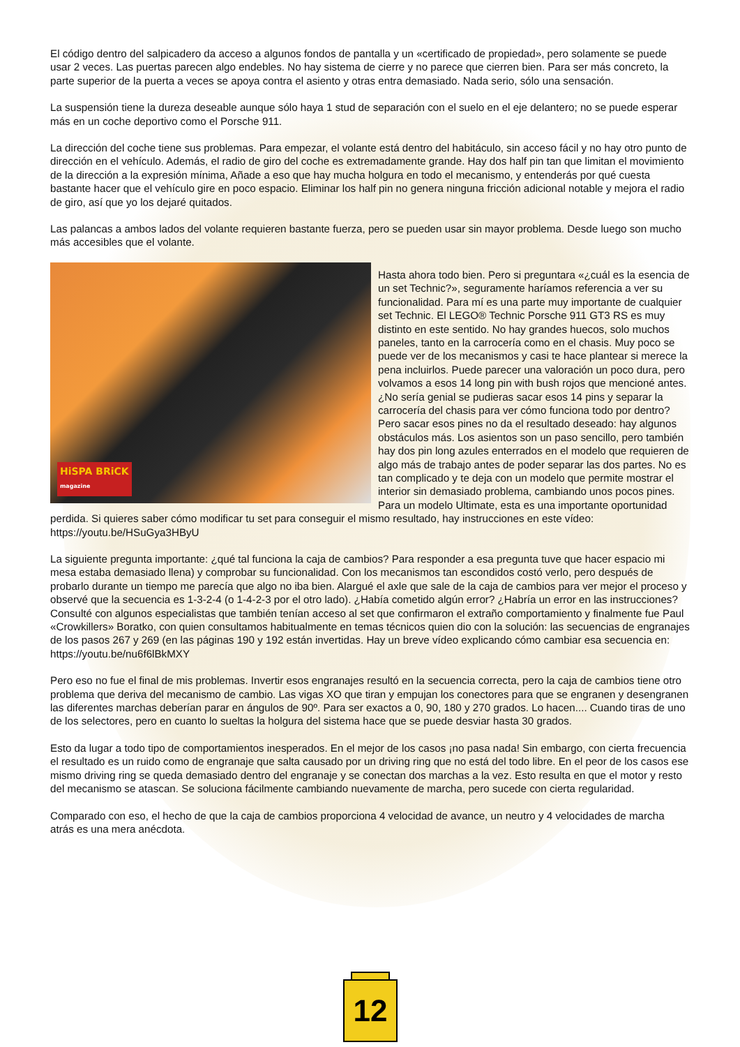El código dentro del salpicadero da acceso a algunos fondos de pantalla y un «certificado de propiedad», pero solamente se puede usar 2 veces. Las puertas parecen algo endebles. No hay sistema de cierre y no parece que cierren bien. Para ser más concreto, la parte superior de la puerta a veces se apoya contra el asiento y otras entra demasiado. Nada serio, sólo una sensación.
La suspensión tiene la dureza deseable aunque sólo haya 1 stud de separación con el suelo en el eje delantero; no se puede esperar más en un coche deportivo como el Porsche 911.
La dirección del coche tiene sus problemas. Para empezar, el volante está dentro del habitáculo, sin acceso fácil y no hay otro punto de dirección en el vehículo. Además, el radio de giro del coche es extremadamente grande. Hay dos half pin tan que limitan el movimiento de la dirección a la expresión mínima, Añade a eso que hay mucha holgura en todo el mecanismo, y entenderás por qué cuesta bastante hacer que el vehículo gire en poco espacio. Eliminar los half pin no genera ninguna fricción adicional notable y mejora el radio de giro, así que yo los dejaré quitados.
Las palancas a ambos lados del volante requieren bastante fuerza, pero se pueden usar sin mayor problema. Desde luego son mucho más accesibles que el volante.
HiSPA BRiCK
magazine
Hasta ahora todo bien. Pero si preguntara «¿cuál es la esencia de un set Technic?», seguramente haríamos referencia a ver su funcionalidad. Para mí es una parte muy importante de cualquier set Technic. El LEGO® Technic Porsche 911 GT3 RS es muy distinto en este sentido. No hay grandes huecos, solo muchos paneles, tanto en la carrocería como en el chasis. Muy poco se puede ver de los mecanismos y casi te hace plantear si merece la pena incluirlos. Puede parecer una valoración un poco dura, pero volvamos a esos 14 long pin with bush rojos que mencioné antes. ¿No sería genial se pudieras sacar esos 14 pins y separar la carrocería del chasis para ver cómo funciona todo por dentro? Pero sacar esos pines no da el resultado deseado: hay algunos obstáculos más. Los asientos son un paso sencillo, pero también hay dos pin long azules enterrados en el modelo que requieren de algo más de trabajo antes de poder separar las dos partes. No es tan complicado y te deja con un modelo que permite mostrar el interior sin demasiado problema, cambiando unos pocos pines. Para un modelo Ultimate, esta es una importante oportunidad perdida. Si quieres saber cómo modificar tu set para conseguir el mismo resultado, hay instrucciones en este vídeo: https://youtu.be/HSuGya3HByU
La siguiente pregunta importante: ¿qué tal funciona la caja de cambios? Para responder a esa pregunta tuve que hacer espacio mi mesa estaba demasiado llena) y comprobar su funcionalidad. Con los mecanismos tan escondidos costó verlo, pero después de probarlo durante un tiempo me parecía que algo no iba bien. Alargué el axle que sale de la caja de cambios para ver mejor el proceso y observé que la secuencia es 1-3-2-4 (o 1-4-2-3 por el otro lado). ¿Había cometido algún error? ¿Habría un error en las instrucciones? Consulté con algunos especialistas que también tenían acceso al set que confirmaron el extraño comportamiento y finalmente fue Paul «Crowkillers» Boratko, con quien consultamos habitualmente en temas técnicos quien dio con la solución: las secuencias de engranajes de los pasos 267 y 269 (en las páginas 190 y 192 están invertidas. Hay un breve vídeo explicando cómo cambiar esa secuencia en: https://youtu.be/nu6f6lBkMXY
Pero eso no fue el final de mis problemas. Invertir esos engranajes resultó en la secuencia correcta, pero la caja de cambios tiene otro problema que deriva del mecanismo de cambio. Las vigas XO que tiran y empujan los conectores para que se engranen y desengranen las diferentes marchas deberían parar en ángulos de 90º. Para ser exactos a 0, 90, 180 y 270 grados. Lo hacen.... Cuando tiras de uno de los selectores, pero en cuanto lo sueltas la holgura del sistema hace que se puede desviar hasta 30 grados.
Esto da lugar a todo tipo de comportamientos inesperados. En el mejor de los casos ¡no pasa nada! Sin embargo, con cierta frecuencia el resultado es un ruido como de engranaje que salta causado por un driving ring que no está del todo libre. En el peor de los casos ese mismo driving ring se queda demasiado dentro del engranaje y se conectan dos marchas a la vez. Esto resulta en que el motor y resto del mecanismo se atascan. Se soluciona fácilmente cambiando nuevamente de marcha, pero sucede con cierta regularidad.
Comparado con eso, el hecho de que la caja de cambios proporciona 4 velocidad de avance, un neutro y 4 velocidades de marcha atrás es una mera anécdota.
12